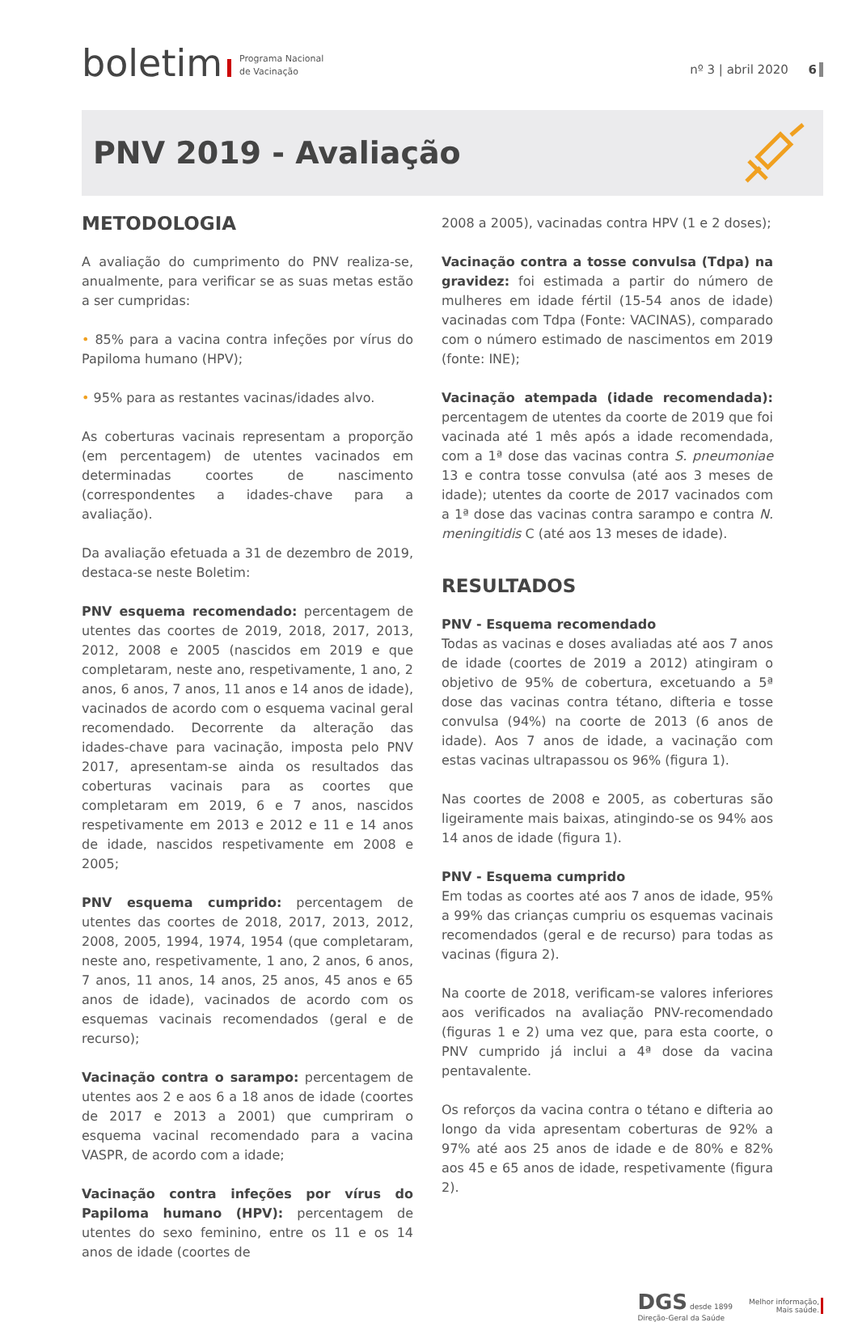boletim Programa Nacional
de Vacinação
nº 3 | abril 2020 6
PNV 2019 - Avaliação
METODOLOGIA
A avaliação do cumprimento do PNV realiza-se, anualmente, para verificar se as suas metas estão a ser cumpridas:
• 85% para a vacina contra infeções por vírus do Papiloma humano (HPV);
• 95% para as restantes vacinas/idades alvo.
As coberturas vacinais representam a proporção (em percentagem) de utentes vacinados em determinadas coortes de nascimento (correspondentes a idades-chave para a avaliação).
Da avaliação efetuada a 31 de dezembro de 2019, destaca-se neste Boletim:
PNV esquema recomendado: percentagem de utentes das coortes de 2019, 2018, 2017, 2013, 2012, 2008 e 2005 (nascidos em 2019 e que completaram, neste ano, respetivamente, 1 ano, 2 anos, 6 anos, 7 anos, 11 anos e 14 anos de idade), vacinados de acordo com o esquema vacinal geral recomendado. Decorrente da alteração das idades-chave para vacinação, imposta pelo PNV 2017, apresentam-se ainda os resultados das coberturas vacinais para as coortes que completaram em 2019, 6 e 7 anos, nascidos respetivamente em 2013 e 2012 e 11 e 14 anos de idade, nascidos respetivamente em 2008 e 2005;
PNV esquema cumprido: percentagem de utentes das coortes de 2018, 2017, 2013, 2012, 2008, 2005, 1994, 1974, 1954 (que completaram, neste ano, respetivamente, 1 ano, 2 anos, 6 anos, 7 anos, 11 anos, 14 anos, 25 anos, 45 anos e 65 anos de idade), vacinados de acordo com os esquemas vacinais recomendados (geral e de recurso);
Vacinação contra o sarampo: percentagem de utentes aos 2 e aos 6 a 18 anos de idade (coortes de 2017 e 2013 a 2001) que cumpriram o esquema vacinal recomendado para a vacina VASPR, de acordo com a idade;
Vacinação contra infeções por vírus do Papiloma humano (HPV): percentagem de utentes do sexo feminino, entre os 11 e os 14 anos de idade (coortes de
2008 a 2005), vacinadas contra HPV (1 e 2 doses);
Vacinação contra a tosse convulsa (Tdpa) na gravidez: foi estimada a partir do número de mulheres em idade fértil (15-54 anos de idade) vacinadas com Tdpa (Fonte: VACINAS), comparado com o número estimado de nascimentos em 2019 (fonte: INE);
Vacinação atempada (idade recomendada): percentagem de utentes da coorte de 2019 que foi vacinada até 1 mês após a idade recomendada, com a 1ª dose das vacinas contra S. pneumoniae 13 e contra tosse convulsa (até aos 3 meses de idade); utentes da coorte de 2017 vacinados com a 1ª dose das vacinas contra sarampo e contra N. meningitidis C (até aos 13 meses de idade).
RESULTADOS
PNV - Esquema recomendado
Todas as vacinas e doses avaliadas até aos 7 anos de idade (coortes de 2019 a 2012) atingiram o objetivo de 95% de cobertura, excetuando a 5ª dose das vacinas contra tétano, difteria e tosse convulsa (94%) na coorte de 2013 (6 anos de idade). Aos 7 anos de idade, a vacinação com estas vacinas ultrapassou os 96% (figura 1).
Nas coortes de 2008 e 2005, as coberturas são ligeiramente mais baixas, atingindo-se os 94% aos 14 anos de idade (figura 1).
PNV - Esquema cumprido
Em todas as coortes até aos 7 anos de idade, 95% a 99% das crianças cumpriu os esquemas vacinais recomendados (geral e de recurso) para todas as vacinas (figura 2).
Na coorte de 2018, verificam-se valores inferiores aos verificados na avaliação PNV-recomendado (figuras 1 e 2) uma vez que, para esta coorte, o PNV cumprido já inclui a 4ª dose da vacina pentavalente.
Os reforços da vacina contra o tétano e difteria ao longo da vida apresentam coberturas de 92% a 97% até aos 25 anos de idade e de 80% e 82% aos 45 e 65 anos de idade, respetivamente (figura 2).
DGS desde 1899
Direção-Geral da Saúde
Melhor informação,
Mais saúde.